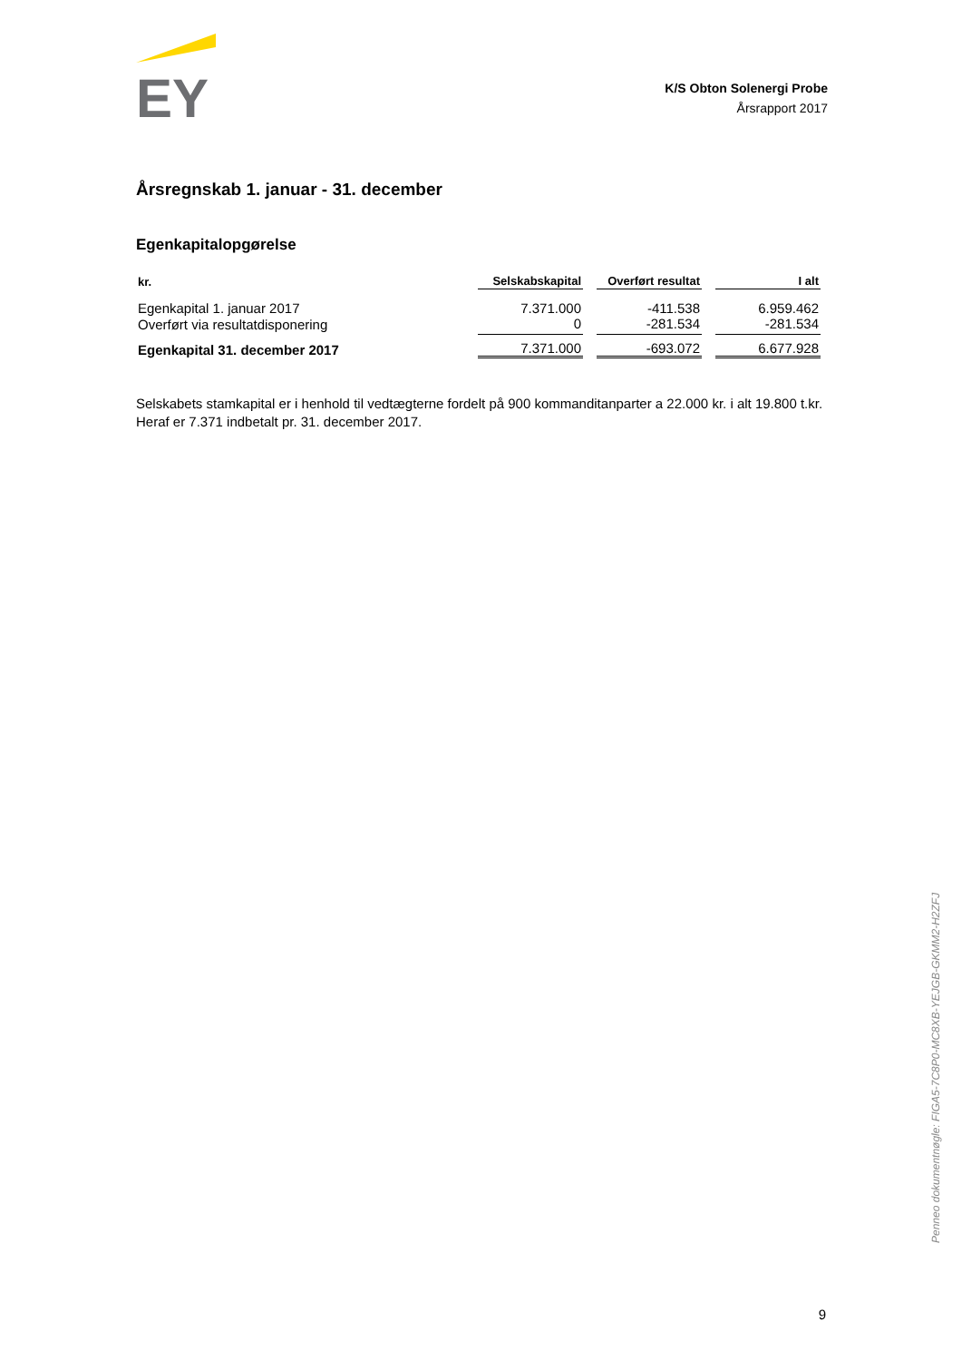EY
K/S Obton Solenergi Probe
Årsrapport 2017
Årsregnskab 1. januar - 31. december
Egenkapitalopgørelse
| kr. | Selskabskapital | Overført resultat | I alt |
| --- | --- | --- | --- |
| Egenkapital 1. januar 2017 | 7.371.000 | -411.538 | 6.959.462 |
| Overført via resultatdisponering | 0 | -281.534 | -281.534 |
| Egenkapital 31. december 2017 | 7.371.000 | -693.072 | 6.677.928 |
Selskabets stamkapital er i henhold til vedtægterne fordelt på 900 kommanditanparter a 22.000 kr. i alt 19.800 t.kr. Heraf er 7.371 indbetalt pr. 31. december 2017.
Penneo dokumentnøgle: FIGA5-7C8P0-MC8XB-YEJGB-GKMM2-H2ZFJ
9